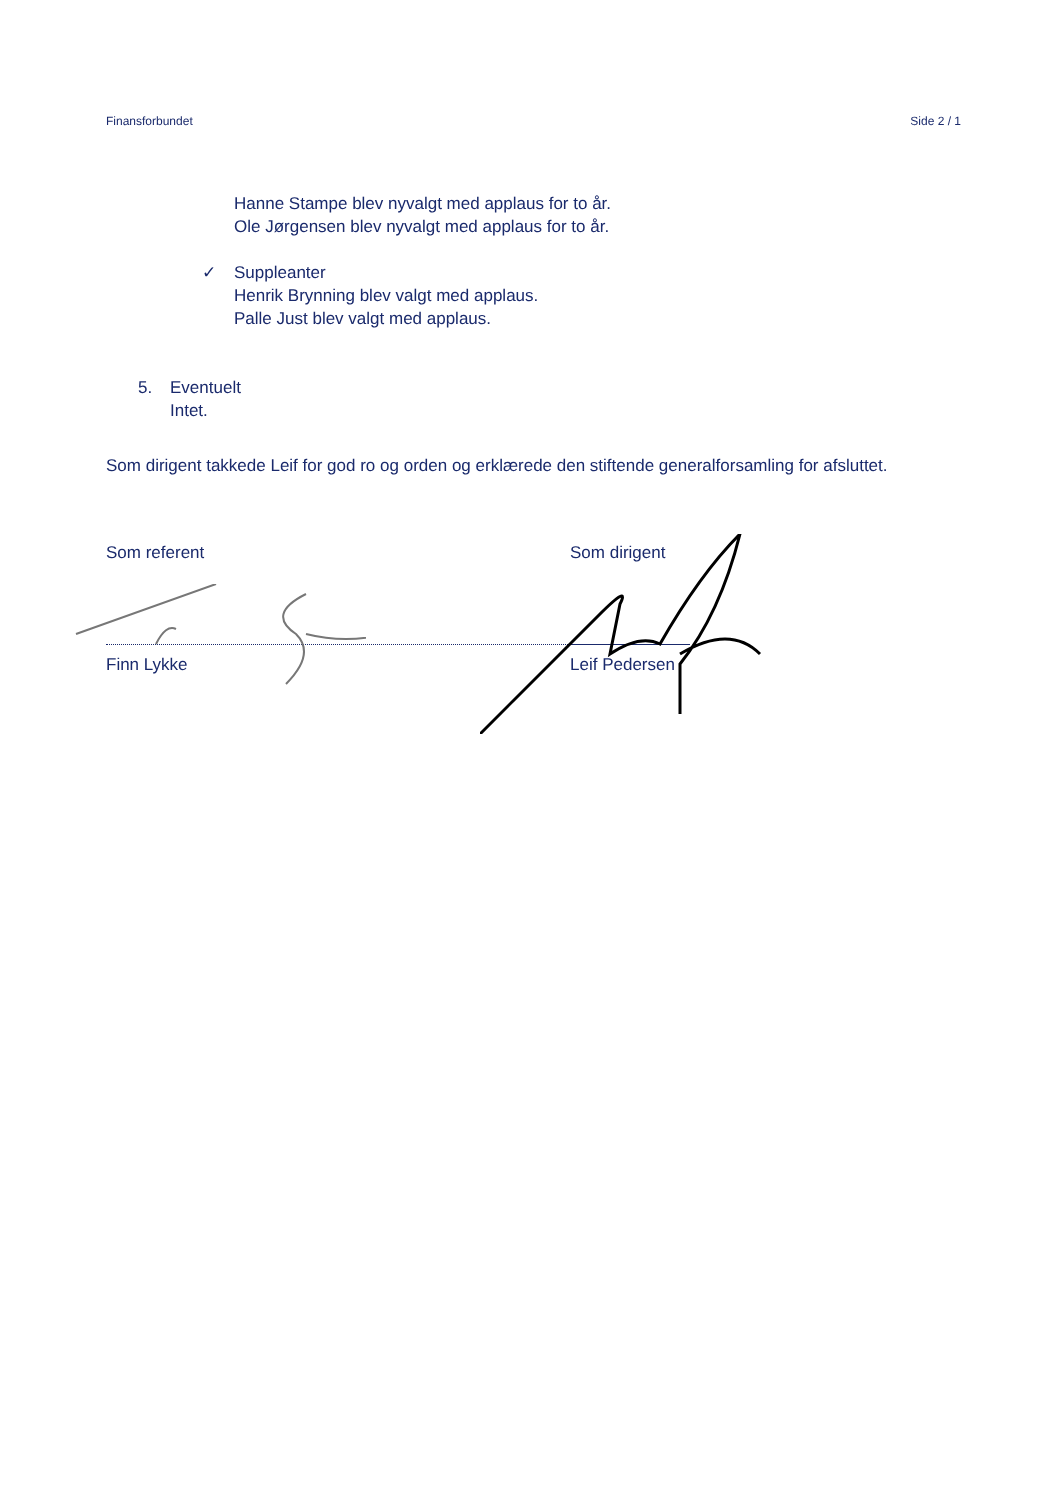Finansforbundet Side 2 / 1
Hanne Stampe blev nyvalgt med applaus for to år.
Ole Jørgensen blev nyvalgt med applaus for to år.
✓ Suppleanter
Henrik Brynning blev valgt med applaus.
Palle Just blev valgt med applaus.
5. Eventuelt
Intet.
Som dirigent takkede Leif for god ro og orden og erklærede den stiftende generalforsamling for afsluttet.
Som referent
Finn Lykke
Som dirigent
Leif Pedersen